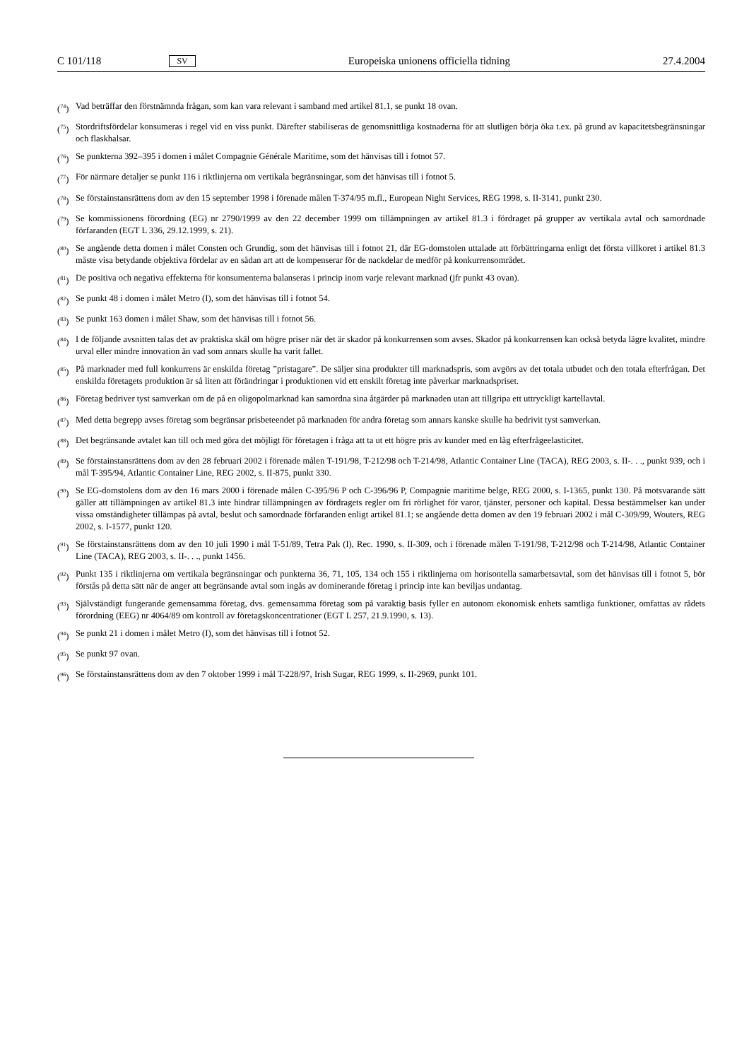C 101/118 SV Europeiska unionens officiella tidning 27.4.2004
(<sup>74</sup>) Vad beträffar den förstnämnda frågan, som kan vara relevant i samband med artikel 81.1, se punkt 18 ovan.
(<sup>75</sup>) Stordriftsfördelar konsumeras i regel vid en viss punkt. Därefter stabiliseras de genomsnittliga kostnaderna för att slutligen börja öka t.ex. på grund av kapacitetsbegränsningar och flaskhalsar.
(<sup>76</sup>) Se punkterna 392–395 i domen i målet Compagnie Générale Maritime, som det hänvisas till i fotnot 57.
(<sup>77</sup>) För närmare detaljer se punkt 116 i riktlinjerna om vertikala begränsningar, som det hänvisas till i fotnot 5.
(<sup>78</sup>) Se förstainstansrättens dom av den 15 september 1998 i förenade målen T-374/95 m.fl., European Night Services, REG 1998, s. II-3141, punkt 230.
(<sup>79</sup>) Se kommissionens förordning (EG) nr 2790/1999 av den 22 december 1999 om tillämpningen av artikel 81.3 i fördraget på grupper av vertikala avtal och samordnade förfaranden (EGT L 336, 29.12.1999, s. 21).
(<sup>80</sup>) Se angående detta domen i målet Consten och Grundig, som det hänvisas till i fotnot 21, där EG-domstolen uttalade att förbättringarna enligt det första villkoret i artikel 81.3 måste visa betydande objektiva fördelar av en sådan art att de kompenserar för de nackdelar de medför på konkurrensområdet.
(<sup>81</sup>) De positiva och negativa effekterna för konsumenterna balanseras i princip inom varje relevant marknad (jfr punkt 43 ovan).
(<sup>82</sup>) Se punkt 48 i domen i målet Metro (I), som det hänvisas till i fotnot 54.
(<sup>83</sup>) Se punkt 163 domen i målet Shaw, som det hänvisas till i fotnot 56.
(<sup>84</sup>) I de följande avsnitten talas det av praktiska skäl om högre priser när det är skador på konkurrensen som avses. Skador på konkurrensen kan också betyda lägre kvalitet, mindre urval eller mindre innovation än vad som annars skulle ha varit fallet.
(<sup>85</sup>) På marknader med full konkurrens är enskilda företag ”pristagare”. De säljer sina produkter till marknadspris, som avgörs av det totala utbudet och den totala efterfrågan. Det enskilda företagets produktion är så liten att förändringar i produktionen vid ett enskilt företag inte påverkar marknadspriset.
(<sup>86</sup>) Företag bedriver tyst samverkan om de på en oligopolmarknad kan samordna sina åtgärder på marknaden utan att tillgripa ett uttryckligt kartellavtal.
(<sup>87</sup>) Med detta begrepp avses företag som begränsar prisbeteendet på marknaden för andra företag som annars kanske skulle ha bedrivit tyst samverkan.
(<sup>88</sup>) Det begränsande avtalet kan till och med göra det möjligt för företagen i fråga att ta ut ett högre pris av kunder med en låg efterfrågeelasticitet.
(<sup>89</sup>) Se förstainstansrättens dom av den 28 februari 2002 i förenade målen T-191/98, T-212/98 och T-214/98, Atlantic Container Line (TACA), REG 2003, s. II-. . ., punkt 939, och i mål T-395/94, Atlantic Container Line, REG 2002, s. II-875, punkt 330.
(<sup>90</sup>) Se EG-domstolens dom av den 16 mars 2000 i förenade målen C-395/96 P och C-396/96 P, Compagnie maritime belge, REG 2000, s. I-1365, punkt 130. På motsvarande sätt gäller att tillämpningen av artikel 81.3 inte hindrar tillämpningen av fördragets regler om fri rörlighet för varor, tjänster, personer och kapital. Dessa bestämmelser kan under vissa omständigheter tillämpas på avtal, beslut och samordnade förfaranden enligt artikel 81.1; se angående detta domen av den 19 februari 2002 i mål C-309/99, Wouters, REG 2002, s. I-1577, punkt 120.
(<sup>91</sup>) Se förstainstansrättens dom av den 10 juli 1990 i mål T-51/89, Tetra Pak (I), Rec. 1990, s. II-309, och i förenade målen T-191/98, T-212/98 och T-214/98, Atlantic Container Line (TACA), REG 2003, s. II-. . ., punkt 1456.
(<sup>92</sup>) Punkt 135 i riktlinjerna om vertikala begränsningar och punkterna 36, 71, 105, 134 och 155 i riktlinjerna om horisontella samarbetsavtal, som det hänvisas till i fotnot 5, bör förstås på detta sätt när de anger att begränsande avtal som ingås av dominerande företag i princip inte kan beviljas undantag.
(<sup>93</sup>) Självständigt fungerande gemensamma företag, dvs. gemensamma företag som på varaktig basis fyller en autonom ekonomisk enhets samtliga funktioner, omfattas av rådets förordning (EEG) nr 4064/89 om kontroll av företagskoncentrationer (EGT L 257, 21.9.1990, s. 13).
(<sup>94</sup>) Se punkt 21 i domen i målet Metro (I), som det hänvisas till i fotnot 52.
(<sup>95</sup>) Se punkt 97 ovan.
(<sup>96</sup>) Se förstainstansrättens dom av den 7 oktober 1999 i mål T-228/97, Irish Sugar, REG 1999, s. II-2969, punkt 101.